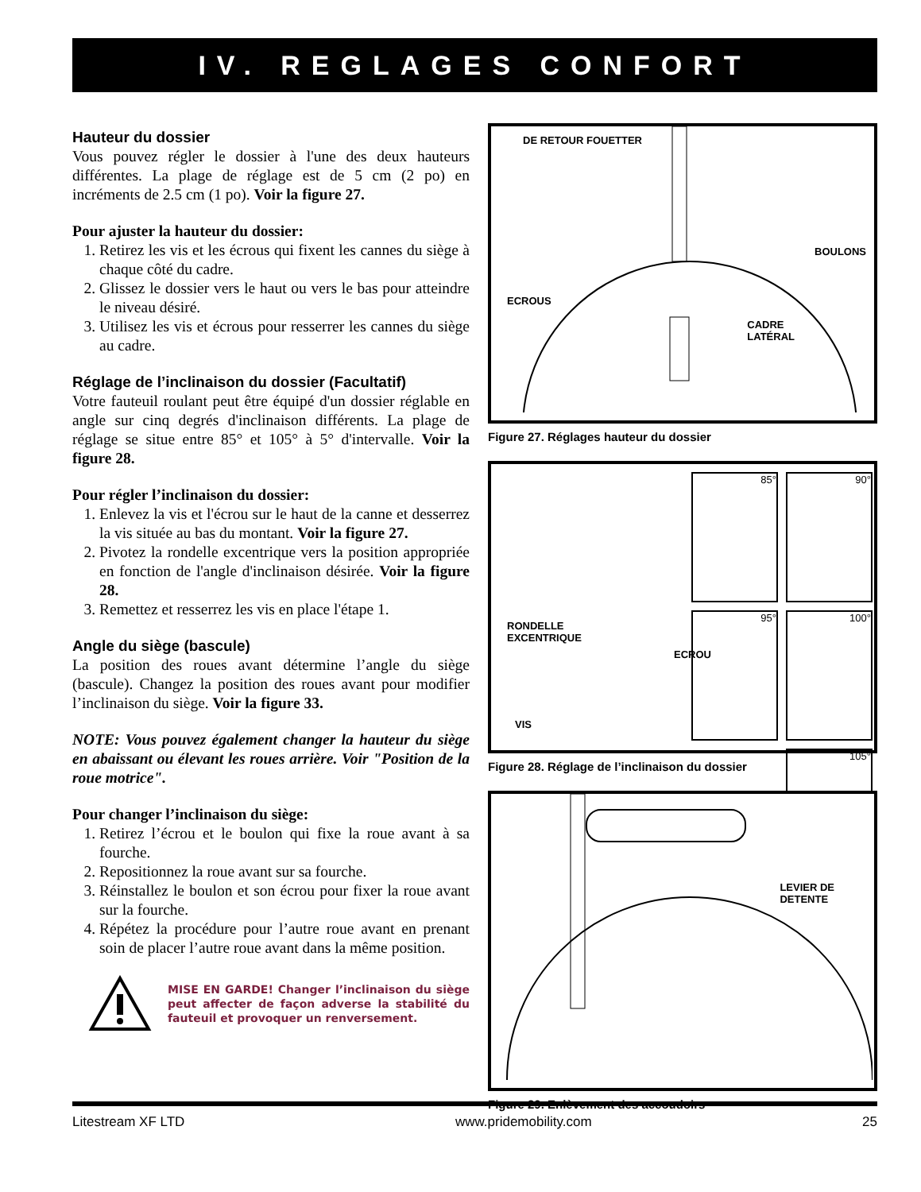IV. REGLAGES CONFORT
Hauteur du dossier
Vous pouvez régler le dossier à l'une des deux hauteurs différentes. La plage de réglage est de 5 cm (2 po) en incréments de 2.5 cm (1 po). Voir la figure 27.
Pour ajuster la hauteur du dossier:
1. Retirez les vis et les écrous qui fixent les cannes du siège à chaque côté du cadre.
2. Glissez le dossier vers le haut ou vers le bas pour atteindre le niveau désiré.
3. Utilisez les vis et écrous pour resserrer les cannes du siège au cadre.
Réglage de l’inclinaison du dossier (Facultatif)
Votre fauteuil roulant peut être équipé d'un dossier réglable en angle sur cinq degrés d'inclinaison différents. La plage de réglage se situe entre 85° et 105° à 5° d'intervalle. Voir la figure 28.
Pour régler l’inclinaison du dossier:
1. Enlevez la vis et l'écrou sur le haut de la canne et desserrez la vis située au bas du montant. Voir la figure 27.
2. Pivotez la rondelle excentrique vers la position appropriée en fonction de l'angle d'inclinaison désirée. Voir la figure 28.
3. Remettez et resserrez les vis en place l'étape 1.
Angle du siège (bascule)
La position des roues avant détermine l’angle du siège (bascule). Changez la position des roues avant pour modifier l’inclinaison du siège. Voir la figure 33.
NOTE: Vous pouvez également changer la hauteur du siège en abaissant ou élevant les roues arrière. Voir "Position de la roue motrice".
Pour changer l’inclinaison du siège:
1. Retirez l’écrou et le boulon qui fixe la roue avant à sa fourche.
2. Repositionnez la roue avant sur sa fourche.
3. Réinstallez le boulon et son écrou pour fixer la roue avant sur la fourche.
4. Répétez la procédure pour l’autre roue avant en prenant soin de placer l’autre roue avant dans la même position.
MISE EN GARDE! Changer l’inclinaison du siège peut affecter de façon adverse la stabilité du fauteuil et provoquer un renversement.
DE RETOUR FOUETTER
BOULONS
ECROUS
CADRE
LATÉRAL
Figure 27. Réglages hauteur du dossier
RONDELLE
EXCENTRIQUE
ECROU
VIS
85°
90°
95°
100°
105°
Figure 28. Réglage de l’inclinaison du dossier
LEVIER DE
DETENTE
Figure 29. Enlèvement des accoudoirs
Litestream XF LTD www.pridemobility.com 25